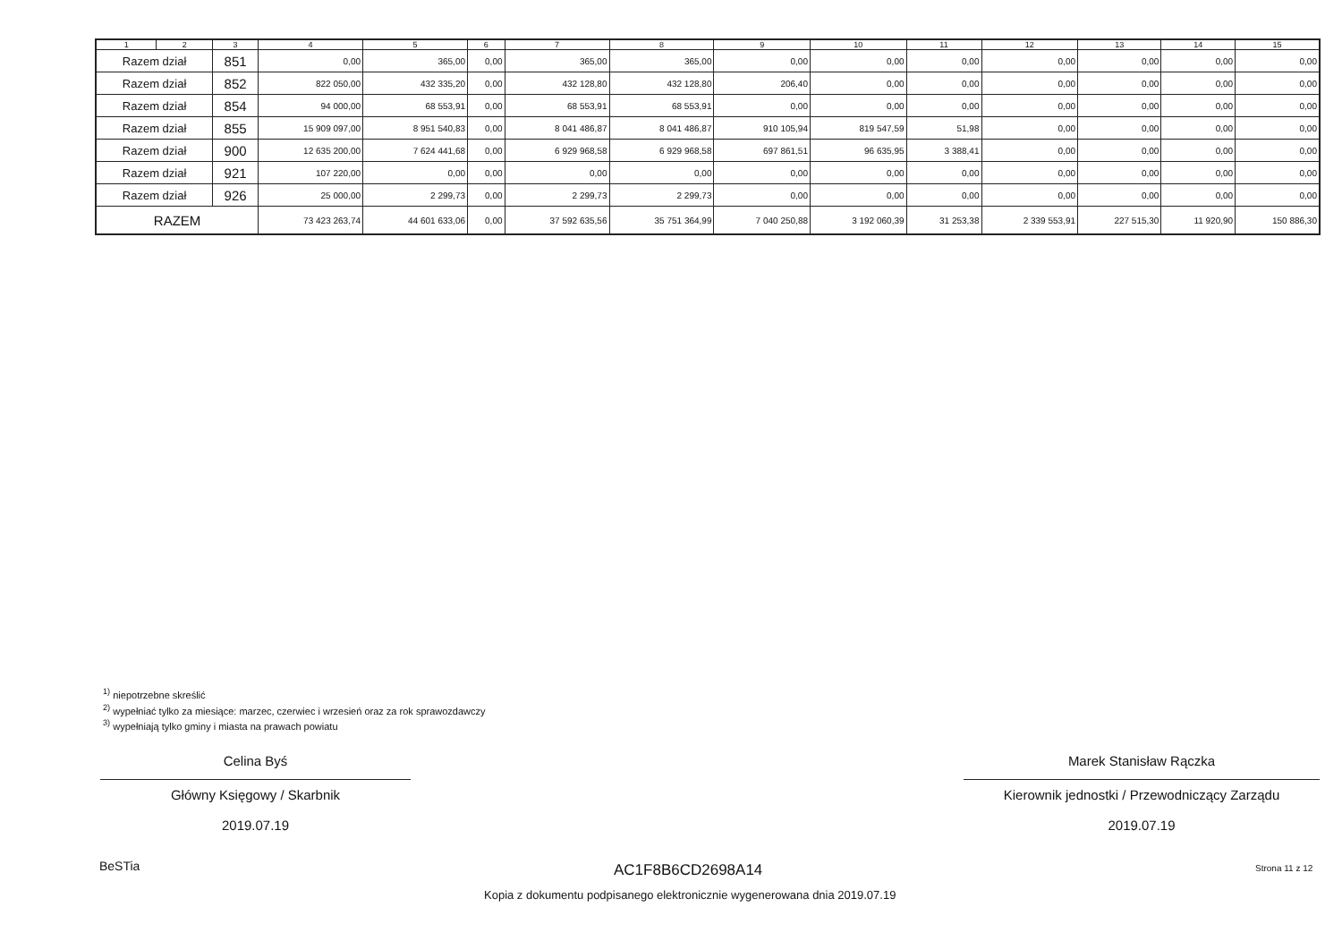| 1 | 2 | 3 | 4 | 5 | 6 | 7 | 8 | 9 | 10 | 11 | 12 | 13 | 14 | 15 |
| --- | --- | --- | --- | --- | --- | --- | --- | --- | --- | --- | --- | --- | --- | --- |
| Razem dział | | 851 | 0,00 | 365,00 | 0,00 | 365,00 | 365,00 | 0,00 | 0,00 | 0,00 | 0,00 | 0,00 | 0,00 | 0,00 |
| Razem dział | | 852 | 822 050,00 | 432 335,20 | 0,00 | 432 128,80 | 432 128,80 | 206,40 | 0,00 | 0,00 | 0,00 | 0,00 | 0,00 | 0,00 |
| Razem dział | | 854 | 94 000,00 | 68 553,91 | 0,00 | 68 553,91 | 68 553,91 | 0,00 | 0,00 | 0,00 | 0,00 | 0,00 | 0,00 | 0,00 |
| Razem dział | | 855 | 15 909 097,00 | 8 951 540,83 | 0,00 | 8 041 486,87 | 8 041 486,87 | 910 105,94 | 819 547,59 | 51,98 | 0,00 | 0,00 | 0,00 | 0,00 |
| Razem dział | | 900 | 12 635 200,00 | 7 624 441,68 | 0,00 | 6 929 968,58 | 6 929 968,58 | 697 861,51 | 96 635,95 | 3 388,41 | 0,00 | 0,00 | 0,00 | 0,00 |
| Razem dział | | 921 | 107 220,00 | 0,00 | 0,00 | 0,00 | 0,00 | 0,00 | 0,00 | 0,00 | 0,00 | 0,00 | 0,00 | 0,00 |
| Razem dział | | 926 | 25 000,00 | 2 299,73 | 0,00 | 2 299,73 | 2 299,73 | 0,00 | 0,00 | 0,00 | 0,00 | 0,00 | 0,00 | 0,00 |
| RAZEM | | | 73 423 263,74 | 44 601 633,06 | 0,00 | 37 592 635,56 | 35 751 364,99 | 7 040 250,88 | 3 192 060,39 | 31 253,38 | 2 339 553,91 | 227 515,30 | 11 920,90 | 150 886,30 |
<sup>1)</sup> niepotrzebne skreślić
<sup>2)</sup> wypełniać tylko za miesiące: marzec, czerwiec i wrzesień oraz za rok sprawozdawczy
<sup>3)</sup> wypełniają tylko gminy i miasta na prawach powiatu
Celina Byś
Główny Księgowy / Skarbnik
2019.07.19
Marek Stanisław Rączka
Kierownik jednostki / Przewodniczący Zarządu
2019.07.19
BeSTia AC1F8B6CD2698A14 Strona 11 z 12
Kopia z dokumentu podpisanego elektronicznie wygenerowana dnia 2019.07.19